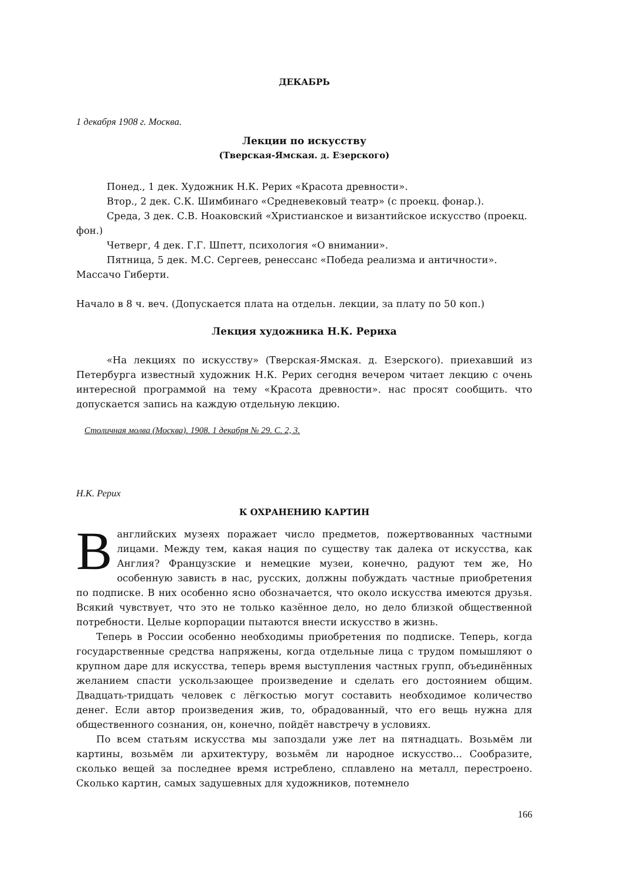ДЕКАБРЬ
1 декабря 1908 г. Москва.
Лекции по искусству
(Тверская-Ямская. д. Езерского)
Понед., 1 дек. Художник Н.К. Рерих «Красота древности».
Втор., 2 дек. С.К. Шимбинаго «Средневековый театр» (с проекц. фонар.).
Среда, 3 дек. С.В. Ноаковский «Христианское и византийское искусство (проекц. фон.)
Четверг, 4 дек. Г.Г. Шпетт, психология «О внимании».
Пятница, 5 дек. М.С. Сергеев, ренессанс «Победа реализма и античности». Массачо Гиберти.
Начало в 8 ч. веч. (Допускается плата на отдельн. лекции, за плату по 50 коп.)
Лекция художника Н.К. Рериха
«На лекциях по искусству» (Тверская-Ямская. д. Езерского). приехавший из Петербурга известный художник Н.К. Рерих сегодня вечером читает лекцию с очень интересной программой на тему «Красота древности». нас просят сообщить. что допускается запись на каждую отдельную лекцию.
Столичная молва (Москва). 1908. 1 декабря № 29. С. 2, 3.
Н.К. Рерих
К ОХРАНЕНИЮ КАРТИН
Ванглийских музеях поражает число предметов, пожертвованных частными лицами. Между тем, какая нация по существу так далека от искусства, как Англия? Французские и немецкие музеи, конечно, радуют тем же, Но особенную зависть в нас, русских, должны побуждать частные приобретения по подписке. В них особенно ясно обозначается, что около искусства имеются друзья. Всякий чувствует, что это не только казённое дело, но дело близкой общественной потребности. Целые корпорации пытаются внести искусство в жизнь.
Теперь в России особенно необходимы приобретения по подписке. Теперь, когда государственные средства напряжены, когда отдельные лица с трудом помышляют о крупном даре для искусства, теперь время выступления частных групп, объединённых желанием спасти ускользающее произведение и сделать его достоянием общим. Двадцать-тридцать человек с лёгкостью могут составить необходимое количество денег. Если автор произведения жив, то, обрадованный, что его вещь нужна для общественного сознания, он, конечно, пойдёт навстречу в условиях.
По всем статьям искусства мы запоздали уже лет на пятнадцать. Возьмём ли картины, возьмём ли архитектуру, возьмём ли народное искусство... Сообразите, сколько вещей за последнее время истреблено, сплавлено на металл, перестроено. Сколько картин, самых задушевных для художников, потемнело
166